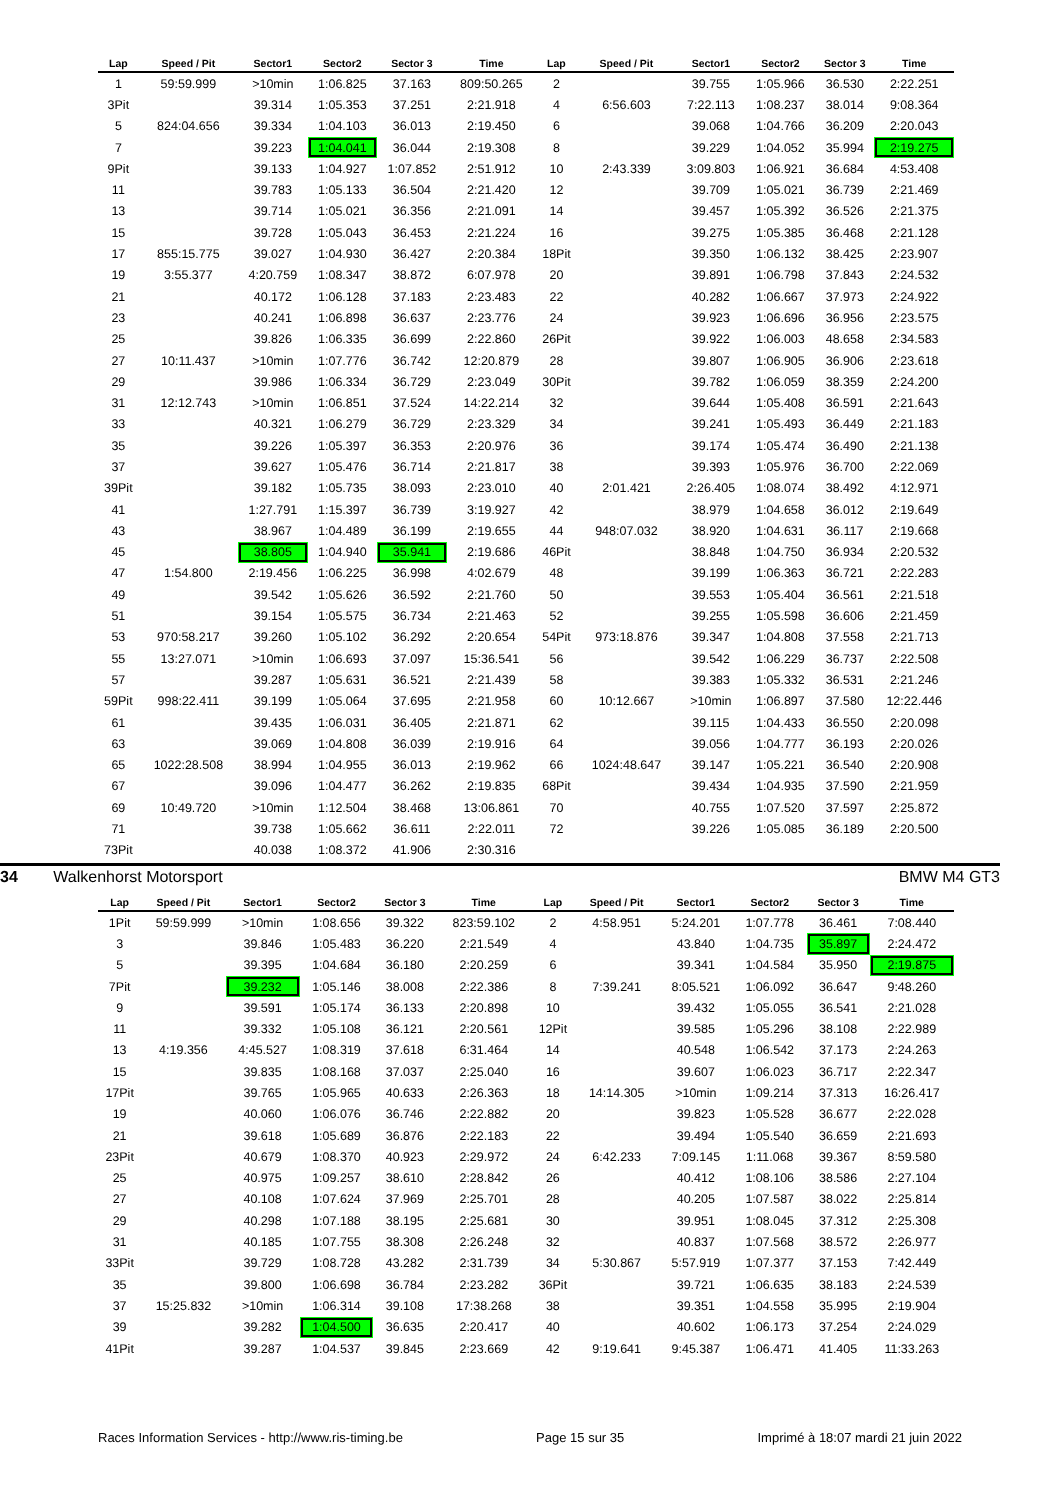| Lap | Speed / Pit | Sector1 | Sector2 | Sector 3 | Time | Lap | Speed / Pit | Sector1 | Sector2 | Sector 3 | Time |
| --- | --- | --- | --- | --- | --- | --- | --- | --- | --- | --- | --- |
| 1 | 59:59.999 | >10min | 1:06.825 | 37.163 | 809:50.265 | 2 | | 39.755 | 1:05.966 | 36.530 | 2:22.251 |
| 3Pit | | 39.314 | 1:05.353 | 37.251 | 2:21.918 | 4 | 6:56.603 | 7:22.113 | 1:08.237 | 38.014 | 9:08.364 |
| 5 | 824:04.656 | 39.334 | 1:04.103 | 36.013 | 2:19.450 | 6 | | 39.068 | 1:04.766 | 36.209 | 2:20.043 |
| 7 | | 39.223 | 1:04.041 | 36.044 | 2:19.308 | 8 | | 39.229 | 1:04.052 | 35.994 | 2:19.275 |
| 9Pit | | 39.133 | 1:04.927 | 1:07.852 | 2:51.912 | 10 | 2:43.339 | 3:09.803 | 1:06.921 | 36.684 | 4:53.408 |
| 11 | | 39.783 | 1:05.133 | 36.504 | 2:21.420 | 12 | | 39.709 | 1:05.021 | 36.739 | 2:21.469 |
| 13 | | 39.714 | 1:05.021 | 36.356 | 2:21.091 | 14 | | 39.457 | 1:05.392 | 36.526 | 2:21.375 |
| 15 | | 39.728 | 1:05.043 | 36.453 | 2:21.224 | 16 | | 39.275 | 1:05.385 | 36.468 | 2:21.128 |
| 17 | 855:15.775 | 39.027 | 1:04.930 | 36.427 | 2:20.384 | 18Pit | | 39.350 | 1:06.132 | 38.425 | 2:23.907 |
| 19 | 3:55.377 | 4:20.759 | 1:08.347 | 38.872 | 6:07.978 | 20 | | 39.891 | 1:06.798 | 37.843 | 2:24.532 |
| 21 | | 40.172 | 1:06.128 | 37.183 | 2:23.483 | 22 | | 40.282 | 1:06.667 | 37.973 | 2:24.922 |
| 23 | | 40.241 | 1:06.898 | 36.637 | 2:23.776 | 24 | | 39.923 | 1:06.696 | 36.956 | 2:23.575 |
| 25 | | 39.826 | 1:06.335 | 36.699 | 2:22.860 | 26Pit | | 39.922 | 1:06.003 | 48.658 | 2:34.583 |
| 27 | 10:11.437 | >10min | 1:07.776 | 36.742 | 12:20.879 | 28 | | 39.807 | 1:06.905 | 36.906 | 2:23.618 |
| 29 | | 39.986 | 1:06.334 | 36.729 | 2:23.049 | 30Pit | | 39.782 | 1:06.059 | 38.359 | 2:24.200 |
| 31 | 12:12.743 | >10min | 1:06.851 | 37.524 | 14:22.214 | 32 | | 39.644 | 1:05.408 | 36.591 | 2:21.643 |
| 33 | | 40.321 | 1:06.279 | 36.729 | 2:23.329 | 34 | | 39.241 | 1:05.493 | 36.449 | 2:21.183 |
| 35 | | 39.226 | 1:05.397 | 36.353 | 2:20.976 | 36 | | 39.174 | 1:05.474 | 36.490 | 2:21.138 |
| 37 | | 39.627 | 1:05.476 | 36.714 | 2:21.817 | 38 | | 39.393 | 1:05.976 | 36.700 | 2:22.069 |
| 39Pit | | 39.182 | 1:05.735 | 38.093 | 2:23.010 | 40 | 2:01.421 | 2:26.405 | 1:08.074 | 38.492 | 4:12.971 |
| 41 | | 1:27.791 | 1:15.397 | 36.739 | 3:19.927 | 42 | | 38.979 | 1:04.658 | 36.012 | 2:19.649 |
| 43 | | 38.967 | 1:04.489 | 36.199 | 2:19.655 | 44 | 948:07.032 | 38.920 | 1:04.631 | 36.117 | 2:19.668 |
| 45 | | 38.805 | 1:04.940 | 35.941 | 2:19.686 | 46Pit | | 38.848 | 1:04.750 | 36.934 | 2:20.532 |
| 47 | 1:54.800 | 2:19.456 | 1:06.225 | 36.998 | 4:02.679 | 48 | | 39.199 | 1:06.363 | 36.721 | 2:22.283 |
| 49 | | 39.542 | 1:05.626 | 36.592 | 2:21.760 | 50 | | 39.553 | 1:05.404 | 36.561 | 2:21.518 |
| 51 | | 39.154 | 1:05.575 | 36.734 | 2:21.463 | 52 | | 39.255 | 1:05.598 | 36.606 | 2:21.459 |
| 53 | 970:58.217 | 39.260 | 1:05.102 | 36.292 | 2:20.654 | 54Pit | 973:18.876 | 39.347 | 1:04.808 | 37.558 | 2:21.713 |
| 55 | 13:27.071 | >10min | 1:06.693 | 37.097 | 15:36.541 | 56 | | 39.542 | 1:06.229 | 36.737 | 2:22.508 |
| 57 | | 39.287 | 1:05.631 | 36.521 | 2:21.439 | 58 | | 39.383 | 1:05.332 | 36.531 | 2:21.246 |
| 59Pit | 998:22.411 | 39.199 | 1:05.064 | 37.695 | 2:21.958 | 60 | 10:12.667 | >10min | 1:06.897 | 37.580 | 12:22.446 |
| 61 | | 39.435 | 1:06.031 | 36.405 | 2:21.871 | 62 | | 39.115 | 1:04.433 | 36.550 | 2:20.098 |
| 63 | | 39.069 | 1:04.808 | 36.039 | 2:19.916 | 64 | | 39.056 | 1:04.777 | 36.193 | 2:20.026 |
| 65 | 1022:28.508 | 38.994 | 1:04.955 | 36.013 | 2:19.962 | 66 | 1024:48.647 | 39.147 | 1:05.221 | 36.540 | 2:20.908 |
| 67 | | 39.096 | 1:04.477 | 36.262 | 2:19.835 | 68Pit | | 39.434 | 1:04.935 | 37.590 | 2:21.959 |
| 69 | 10:49.720 | >10min | 1:12.504 | 38.468 | 13:06.861 | 70 | | 40.755 | 1:07.520 | 37.597 | 2:25.872 |
| 71 | | 39.738 | 1:05.662 | 36.611 | 2:22.011 | 72 | | 39.226 | 1:05.085 | 36.189 | 2:20.500 |
| 73Pit | | 40.038 | 1:08.372 | 41.906 | 2:30.316 | | | | | | |
34 Walkenhorst Motorsport BMW M4 GT3
| Lap | Speed / Pit | Sector1 | Sector2 | Sector 3 | Time | Lap | Speed / Pit | Sector1 | Sector2 | Sector 3 | Time |
| --- | --- | --- | --- | --- | --- | --- | --- | --- | --- | --- | --- |
| 1Pit | 59:59.999 | >10min | 1:08.656 | 39.322 | 823:59.102 | 2 | 4:58.951 | 5:24.201 | 1:07.778 | 36.461 | 7:08.440 |
| 3 | | 39.846 | 1:05.483 | 36.220 | 2:21.549 | 4 | | 43.840 | 1:04.735 | 35.897 | 2:24.472 |
| 5 | | 39.395 | 1:04.684 | 36.180 | 2:20.259 | 6 | | 39.341 | 1:04.584 | 35.950 | 2:19.875 |
| 7Pit | | 39.232 | 1:05.146 | 38.008 | 2:22.386 | 8 | 7:39.241 | 8:05.521 | 1:06.092 | 36.647 | 9:48.260 |
| 9 | | 39.591 | 1:05.174 | 36.133 | 2:20.898 | 10 | | 39.432 | 1:05.055 | 36.541 | 2:21.028 |
| 11 | | 39.332 | 1:05.108 | 36.121 | 2:20.561 | 12Pit | | 39.585 | 1:05.296 | 38.108 | 2:22.989 |
| 13 | 4:19.356 | 4:45.527 | 1:08.319 | 37.618 | 6:31.464 | 14 | | 40.548 | 1:06.542 | 37.173 | 2:24.263 |
| 15 | | 39.835 | 1:08.168 | 37.037 | 2:25.040 | 16 | | 39.607 | 1:06.023 | 36.717 | 2:22.347 |
| 17Pit | | 39.765 | 1:05.965 | 40.633 | 2:26.363 | 18 | 14:14.305 | >10min | 1:09.214 | 37.313 | 16:26.417 |
| 19 | | 40.060 | 1:06.076 | 36.746 | 2:22.882 | 20 | | 39.823 | 1:05.528 | 36.677 | 2:22.028 |
| 21 | | 39.618 | 1:05.689 | 36.876 | 2:22.183 | 22 | | 39.494 | 1:05.540 | 36.659 | 2:21.693 |
| 23Pit | | 40.679 | 1:08.370 | 40.923 | 2:29.972 | 24 | 6:42.233 | 7:09.145 | 1:11.068 | 39.367 | 8:59.580 |
| 25 | | 40.975 | 1:09.257 | 38.610 | 2:28.842 | 26 | | 40.412 | 1:08.106 | 38.586 | 2:27.104 |
| 27 | | 40.108 | 1:07.624 | 37.969 | 2:25.701 | 28 | | 40.205 | 1:07.587 | 38.022 | 2:25.814 |
| 29 | | 40.298 | 1:07.188 | 38.195 | 2:25.681 | 30 | | 39.951 | 1:08.045 | 37.312 | 2:25.308 |
| 31 | | 40.185 | 1:07.755 | 38.308 | 2:26.248 | 32 | | 40.837 | 1:07.568 | 38.572 | 2:26.977 |
| 33Pit | | 39.729 | 1:08.728 | 43.282 | 2:31.739 | 34 | 5:30.867 | 5:57.919 | 1:07.377 | 37.153 | 7:42.449 |
| 35 | | 39.800 | 1:06.698 | 36.784 | 2:23.282 | 36Pit | | 39.721 | 1:06.635 | 38.183 | 2:24.539 |
| 37 | 15:25.832 | >10min | 1:06.314 | 39.108 | 17:38.268 | 38 | | 39.351 | 1:04.558 | 35.995 | 2:19.904 |
| 39 | | 39.282 | 1:04.500 | 36.635 | 2:20.417 | 40 | | 40.602 | 1:06.173 | 37.254 | 2:24.029 |
| 41Pit | | 39.287 | 1:04.537 | 39.845 | 2:23.669 | 42 | 9:19.641 | 9:45.387 | 1:06.471 | 41.405 | 11:33.263 |
Races Information Services - http://www.ris-timing.be Page 15 sur 35 Imprimé à 18:07 mardi 21 juin 2022